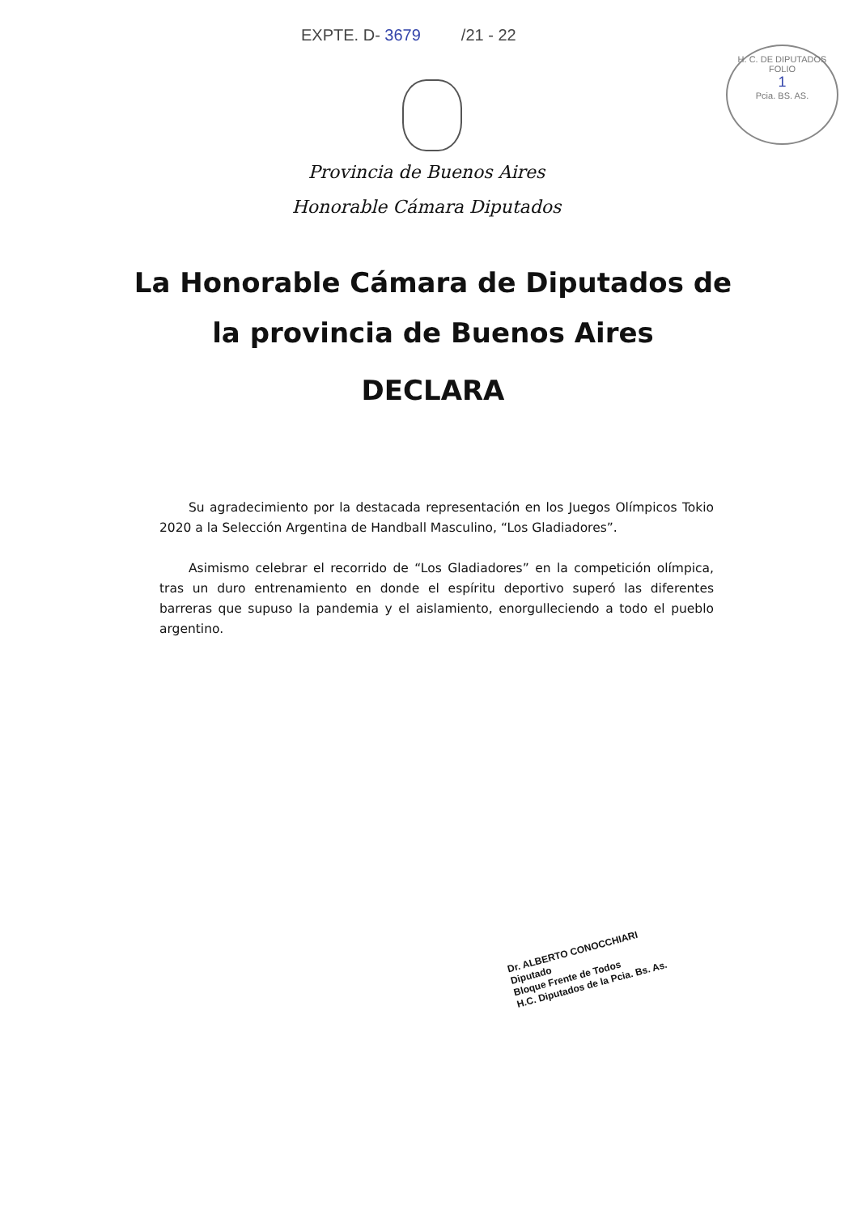EXPTE. D- 3679 /21 - 22
H. C. DE DIPUTADOS
FOLIO
1
Pcia. BS. AS.
Provincia de Buenos Aires
Honorable Cámara Diputados
La Honorable Cámara de Diputados de
la provincia de Buenos Aires
DECLARA
Su agradecimiento por la destacada representación en los Juegos Olímpicos Tokio 2020 a la Selección Argentina de Handball Masculino, “Los Gladiadores”.
Asimismo celebrar el recorrido de “Los Gladiadores” en la competición olímpica, tras un duro entrenamiento en donde el espíritu deportivo superó las diferentes barreras que supuso la pandemia y el aislamiento, enorgulleciendo a todo el pueblo argentino.
Dr. ALBERTO CONOCCHIARI
Diputado
Bloque Frente de Todos
H.C. Diputados de la Pcia. Bs. As.